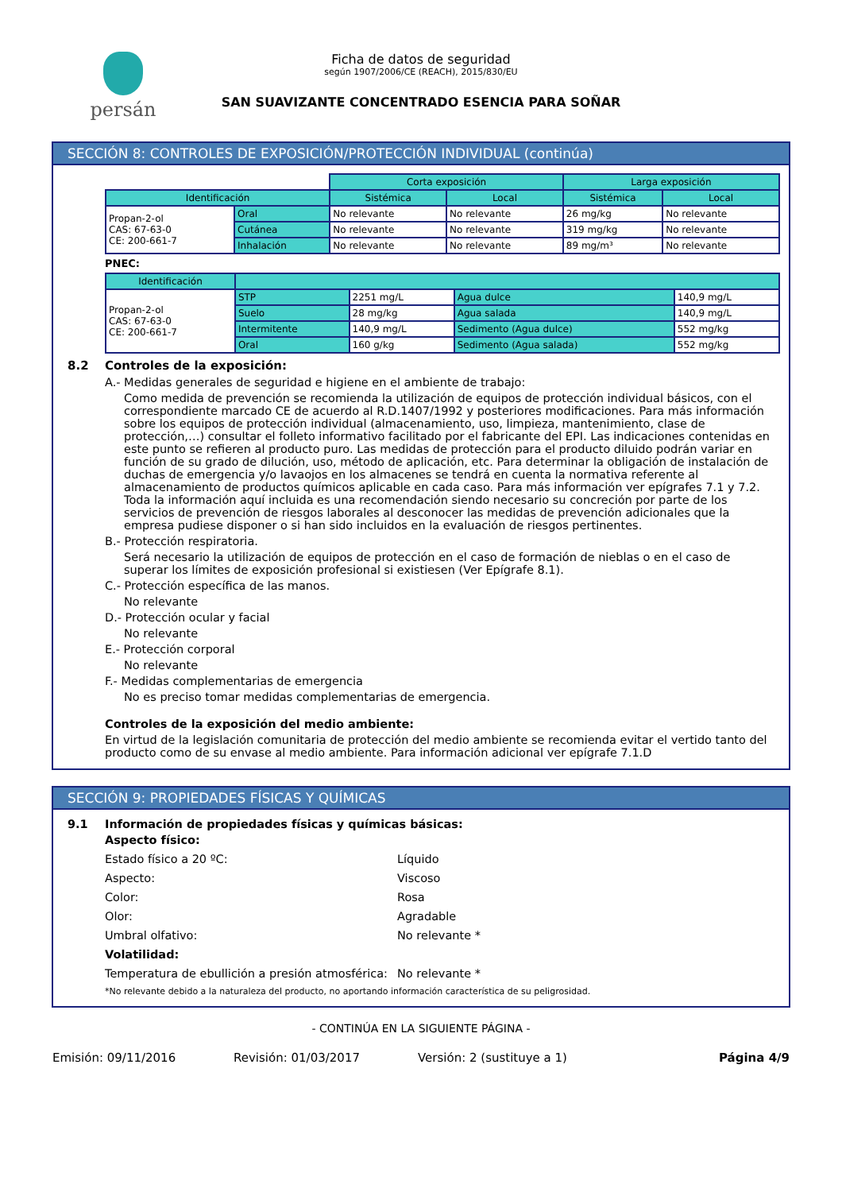persán
Ficha de datos de seguridad
según 1907/2006/CE (REACH), 2015/830/EU
SAN SUAVIZANTE CONCENTRADO ESENCIA PARA SOÑAR
SECCIÓN 8: CONTROLES DE EXPOSICIÓN/PROTECCIÓN INDIVIDUAL (continúa)
| | | Corta exposición | | Larga exposición | |
| Identificación | | Sistémica | Local | Sistémica | Local |
| Propan-2-ol CAS: 67-63-0 CE: 200-661-7 | Oral | No relevante | No relevante | 26 mg/kg | No relevante |
| | Cutánea | No relevante | No relevante | 319 mg/kg | No relevante |
| | Inhalación | No relevante | No relevante | 89 mg/m³ | No relevante |
PNEC:
| Identificación | | | | |
| --- | --- | --- | --- | --- |
| Propan-2-ol CAS: 67-63-0 CE: 200-661-7 | STP | 2251 mg/L | Agua dulce | 140,9 mg/L |
| | Suelo | 28 mg/kg | Agua salada | 140,9 mg/L |
| | Intermitente | 140,9 mg/L | Sedimento (Agua dulce) | 552 mg/kg |
| | Oral | 160 g/kg | Sedimento (Agua salada) | 552 mg/kg |
8.2 Controles de la exposición:
A.- Medidas generales de seguridad e higiene en el ambiente de trabajo:
Como medida de prevención se recomienda la utilización de equipos de protección individual básicos, con el correspondiente marcado CE de acuerdo al R.D.1407/1992 y posteriores modificaciones. Para más información sobre los equipos de protección individual (almacenamiento, uso, limpieza, mantenimiento, clase de protección,…) consultar el folleto informativo facilitado por el fabricante del EPI. Las indicaciones contenidas en este punto se refieren al producto puro. Las medidas de protección para el producto diluido podrán variar en función de su grado de dilución, uso, método de aplicación, etc. Para determinar la obligación de instalación de duchas de emergencia y/o lavaojos en los almacenes se tendrá en cuenta la normativa referente al almacenamiento de productos químicos aplicable en cada caso. Para más información ver epígrafes 7.1 y 7.2.
Toda la información aquí incluida es una recomendación siendo necesario su concreción por parte de los servicios de prevención de riesgos laborales al desconocer las medidas de prevención adicionales que la empresa pudiese disponer o si han sido incluidos en la evaluación de riesgos pertinentes.
B.- Protección respiratoria.
Será necesario la utilización de equipos de protección en el caso de formación de nieblas o en el caso de superar los límites de exposición profesional si existiesen (Ver Epígrafe 8.1).
C.- Protección específica de las manos.
No relevante
D.- Protección ocular y facial
No relevante
E.- Protección corporal
No relevante
F.- Medidas complementarias de emergencia
No es preciso tomar medidas complementarias de emergencia.
Controles de la exposición del medio ambiente:
En virtud de la legislación comunitaria de protección del medio ambiente se recomienda evitar el vertido tanto del producto como de su envase al medio ambiente. Para información adicional ver epígrafe 7.1.D
SECCIÓN 9: PROPIEDADES FÍSICAS Y QUÍMICAS
9.1 Información de propiedades físicas y químicas básicas:
Aspecto físico:
Estado físico a 20 ºC: Líquido
Aspecto: Viscoso
Color: Rosa
Olor: Agradable
Umbral olfativo: No relevante *
Volatilidad:
Temperatura de ebullición a presión atmosférica: No relevante *
*No relevante debido a la naturaleza del producto, no aportando información característica de su peligrosidad.
- CONTINÚA EN LA SIGUIENTE PÁGINA -
Emisión: 09/11/2016 Revisión: 01/03/2017 Versión: 2 (sustituye a 1) Página 4/9